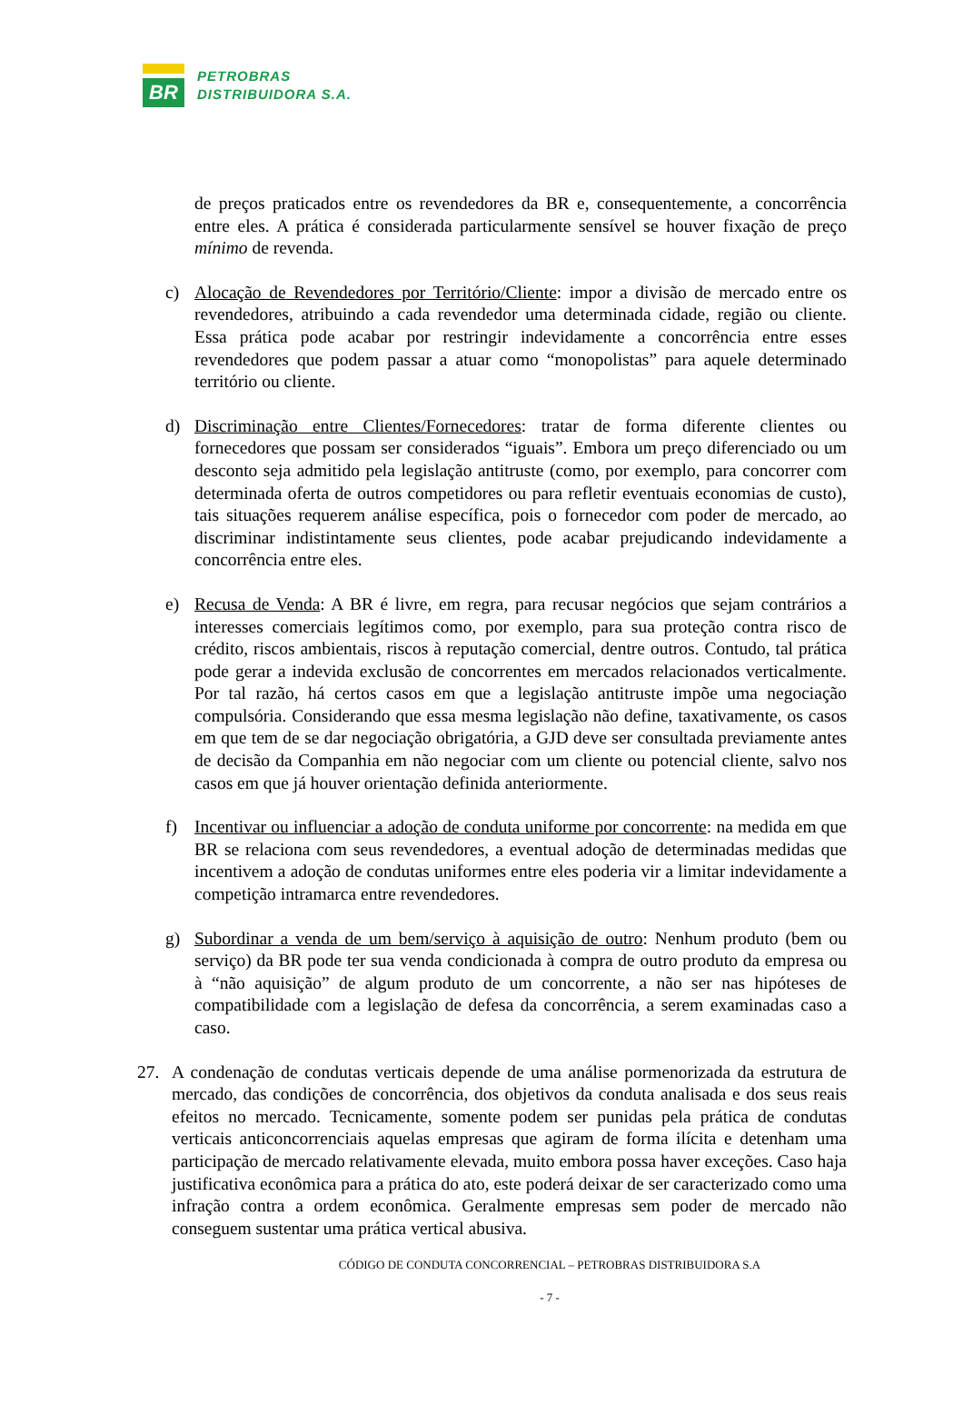BR
PETROBRAS
DISTRIBUIDORA S.A.
de preços praticados entre os revendedores da BR e, consequentemente, a concorrência entre eles. A prática é considerada particularmente sensível se houver fixação de preço mínimo de revenda.
c) Alocação de Revendedores por Território/Cliente: impor a divisão de mercado entre os revendedores, atribuindo a cada revendedor uma determinada cidade, região ou cliente. Essa prática pode acabar por restringir indevidamente a concorrência entre esses revendedores que podem passar a atuar como “monopolistas” para aquele determinado território ou cliente.
d) Discriminação entre Clientes/Fornecedores: tratar de forma diferente clientes ou fornecedores que possam ser considerados “iguais”. Embora um preço diferenciado ou um desconto seja admitido pela legislação antitruste (como, por exemplo, para concorrer com determinada oferta de outros competidores ou para refletir eventuais economias de custo), tais situações requerem análise específica, pois o fornecedor com poder de mercado, ao discriminar indistintamente seus clientes, pode acabar prejudicando indevidamente a concorrência entre eles.
e) Recusa de Venda: A BR é livre, em regra, para recusar negócios que sejam contrários a interesses comerciais legítimos como, por exemplo, para sua proteção contra risco de crédito, riscos ambientais, riscos à reputação comercial, dentre outros. Contudo, tal prática pode gerar a indevida exclusão de concorrentes em mercados relacionados verticalmente. Por tal razão, há certos casos em que a legislação antitruste impõe uma negociação compulsória. Considerando que essa mesma legislação não define, taxativamente, os casos em que tem de se dar negociação obrigatória, a GJD deve ser consultada previamente antes de decisão da Companhia em não negociar com um cliente ou potencial cliente, salvo nos casos em que já houver orientação definida anteriormente.
f) Incentivar ou influenciar a adoção de conduta uniforme por concorrente: na medida em que BR se relaciona com seus revendedores, a eventual adoção de determinadas medidas que incentivem a adoção de condutas uniformes entre eles poderia vir a limitar indevidamente a competição intramarca entre revendedores.
g) Subordinar a venda de um bem/serviço à aquisição de outro: Nenhum produto (bem ou serviço) da BR pode ter sua venda condicionada à compra de outro produto da empresa ou à “não aquisição” de algum produto de um concorrente, a não ser nas hipóteses de compatibilidade com a legislação de defesa da concorrência, a serem examinadas caso a caso.
27. A condenação de condutas verticais depende de uma análise pormenorizada da estrutura de mercado, das condições de concorrência, dos objetivos da conduta analisada e dos seus reais efeitos no mercado. Tecnicamente, somente podem ser punidas pela prática de condutas verticais anticoncorrenciais aquelas empresas que agiram de forma ilícita e detenham uma participação de mercado relativamente elevada, muito embora possa haver exceções. Caso haja justificativa econômica para a prática do ato, este poderá deixar de ser caracterizado como uma infração contra a ordem econômica. Geralmente empresas sem poder de mercado não conseguem sustentar uma prática vertical abusiva.
CÓDIGO DE CONDUTA CONCORRENCIAL – PETROBRAS DISTRIBUIDORA S.A
- 7 -